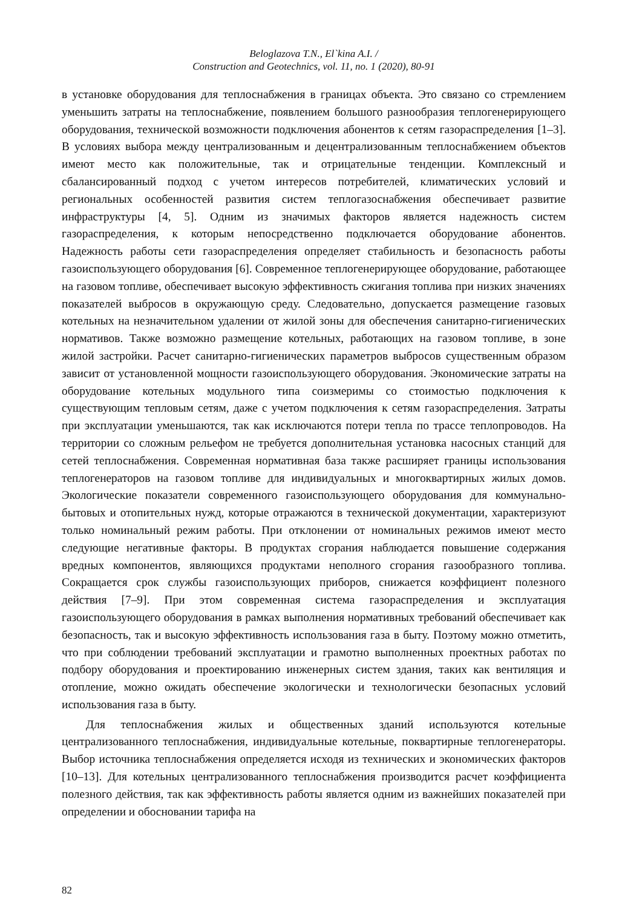Beloglazova T.N., El`kina A.I. /
Construction and Geotechnics, vol. 11, no. 1 (2020), 80-91
в установке оборудования для теплоснабжения в границах объекта. Это связано со стремлением уменьшить затраты на теплоснабжение, появлением большого разнообразия теплогенерирующего оборудования, технической возможности подключения абонентов к сетям газораспределения [1–3]. В условиях выбора между централизованным и децентрализованным теплоснабжением объектов имеют место как положительные, так и отрицательные тенденции. Комплексный и сбалансированный подход с учетом интересов потребителей, климатических условий и региональных особенностей развития систем теплогазоснабжения обеспечивает развитие инфраструктуры [4, 5]. Одним из значимых факторов является надежность систем газораспределения, к которым непосредственно подключается оборудование абонентов. Надежность работы сети газораспределения определяет стабильность и безопасность работы газоиспользующего оборудования [6]. Современное теплогенерирующее оборудование, работающее на газовом топливе, обеспечивает высокую эффективность сжигания топлива при низких значениях показателей выбросов в окружающую среду. Следовательно, допускается размещение газовых котельных на незначительном удалении от жилой зоны для обеспечения санитарно-гигиенических нормативов. Также возможно размещение котельных, работающих на газовом топливе, в зоне жилой застройки. Расчет санитарно-гигиенических параметров выбросов существенным образом зависит от установленной мощности газоиспользующего оборудования. Экономические затраты на оборудование котельных модульного типа соизмеримы со стоимостью подключения к существующим тепловым сетям, даже с учетом подключения к сетям газораспределения. Затраты при эксплуатации уменьшаются, так как исключаются потери тепла по трассе теплопроводов. На территории со сложным рельефом не требуется дополнительная установка насосных станций для сетей теплоснабжения. Современная нормативная база также расширяет границы использования теплогенераторов на газовом топливе для индивидуальных и многоквартирных жилых домов. Экологические показатели современного газоиспользующего оборудования для коммунально-бытовых и отопительных нужд, которые отражаются в технической документации, характеризуют только номинальный режим работы. При отклонении от номинальных режимов имеют место следующие негативные факторы. В продуктах сгорания наблюдается повышение содержания вредных компонентов, являющихся продуктами неполного сгорания газообразного топлива. Сокращается срок службы газоиспользующих приборов, снижается коэффициент полезного действия [7–9]. При этом современная система газораспределения и эксплуатация газоиспользующего оборудования в рамках выполнения нормативных требований обеспечивает как безопасность, так и высокую эффективность использования газа в быту. Поэтому можно отметить, что при соблюдении требований эксплуатации и грамотно выполненных проектных работах по подбору оборудования и проектированию инженерных систем здания, таких как вентиляция и отопление, можно ожидать обеспечение экологически и технологически безопасных условий использования газа в быту.
Для теплоснабжения жилых и общественных зданий используются котельные централизованного теплоснабжения, индивидуальные котельные, поквартирные теплогенераторы. Выбор источника теплоснабжения определяется исходя из технических и экономических факторов [10–13]. Для котельных централизованного теплоснабжения производится расчет коэффициента полезного действия, так как эффективность работы является одним из важнейших показателей при определении и обосновании тарифа на
82